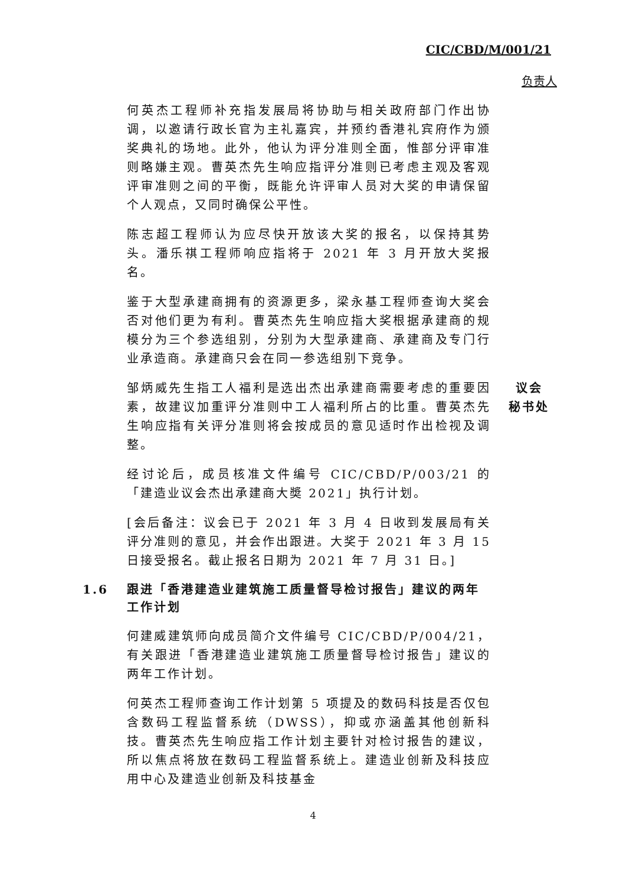CIC/CBD/M/001/21
负责人
何英杰工程师补充指发展局将协助与相关政府部门作出协调，以邀请行政长官为主礼嘉宾，并预约香港礼宾府作为颁奖典礼的场地。此外，他认为评分准则全面，惟部分评审准则略嫌主观。曹英杰先生响应指评分准则已考虑主观及客观评审准则之间的平衡，既能允许评审人员对大奖的申请保留个人观点，又同时确保公平性。
陈志超工程师认为应尽快开放该大奖的报名，以保持其势头。潘乐祺工程师响应指将于 2021 年 3 月开放大奖报名。
鉴于大型承建商拥有的资源更多，梁永基工程师查询大奖会否对他们更为有利。曹英杰先生响应指大奖根据承建商的规模分为三个参选组别，分别为大型承建商、承建商及专门行业承造商。承建商只会在同一参选组别下竞争。
邹炳威先生指工人福利是选出杰出承建商需要考虑的重要因素，故建议加重评分准则中工人福利所占的比重。曹英杰先生响应指有关评分准则将会按成员的意见适时作出检视及调整。
议会
秘书处
经讨论后，成员核准文件编号 CIC/CBD/P/003/21 的「建造业议会杰出承建商大奬 2021」执行计划。
[会后备注：议会已于 2021 年 3 月 4 日收到发展局有关评分准则的意见，并会作出跟进。大奖于 2021 年 3 月 15 日接受报名。截止报名日期为 2021 年 7 月 31 日。]
1.6 跟进「香港建造业建筑施工质量督导检讨报告」建议的两年工作计划
何建威建筑师向成员简介文件编号 CIC/CBD/P/004/21，有关跟进「香港建造业建筑施工质量督导检讨报告」建议的两年工作计划。
何英杰工程师查询工作计划第 5 项提及的数码科技是否仅包含数码工程监督系统（DWSS），抑或亦涵盖其他创新科技。曹英杰先生响应指工作计划主要针对检讨报告的建议，所以焦点将放在数码工程监督系统上。建造业创新及科技应用中心及建造业创新及科技基金
4